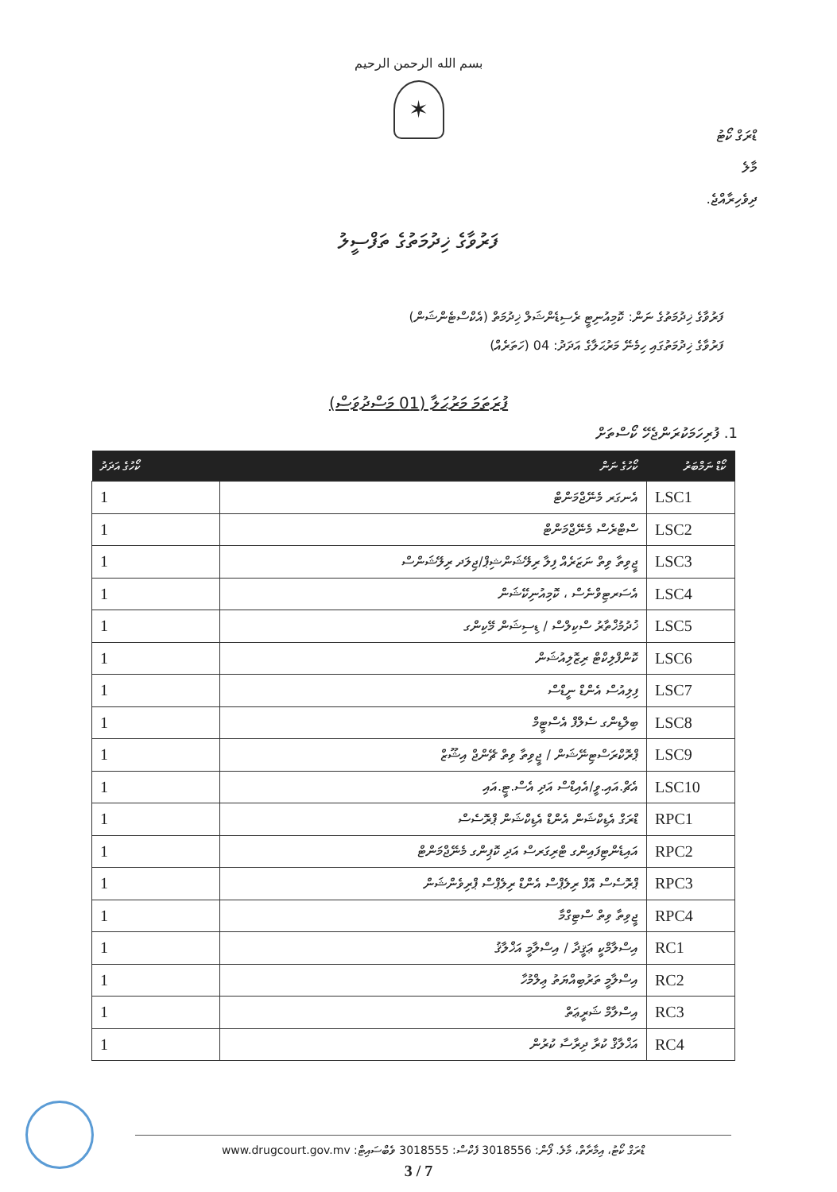بسم الله الرحمن الرحيم
✶
ޑްރަގް ކޯޓު
މާލެ
ދިވެހިރާއްޖެ.
ފަރުވާގެ ޚިދުމަތުގެ ތަފްސީލު
ފަރުވާގެ ޚިދުމަތުގެ ނަން: ކޮމިއުނިޓީ ރެސިޑެންޝަލް ޚިދުމަތް (އެކްސްޓެންޝަން)
ފަރުވާގެ ޚިދުމަތުގައި ހިމެނޭ މަރުޙަލާގެ އަދަދު: 04 (ހަތަރެއް)
ފުރަތަމަ މަރުޙަލާ (01 މަސްދުވަސް)
1. ފުރިހަމަކުރަންޖެހޭ ކޯސްތަށް
| ކޯޑް ނަމްބަރު | ކޯހުގެ ނަން | ކޯހުގެ އަދަދު |
| --- | --- | --- |
| LSC1 | އެނގަރ މެނޭޖްމަންޓް | 1 |
| LSC2 | ސްޓްރެސް މެނޭޖްމަންޓް | 1 |
| LSC3 | ޖީވިތާ ވިތް ނަޒަރެއް ފިލާ ރިލޭޝަންޝިޕް/ޖިލަދ ރިލޭޝަންސް | 1 |
| LSC4 | އެސަރޓިވްނެސް ، ކޮމިއުނިކޭޝަން | 1 |
| LSC5 | ޚުދުމުޚްތާރު ސްކިލްސް / ޑިސިޝަން މޭކިންގ | 1 |
| LSC6 | ކޮންފްލިކްޓް ރިޒޮލިއުޝަން | 1 |
| LSC7 | ފިލިއުސް އެންޑް ނީޑްސް | 1 |
| LSC8 | ބިލްޑިންގ ސެލްފް އެސްޓީމް | 1 |
| LSC9 | ޕްރޮކްރަސްޓިނޭޝަން / ޖީވިތާ ވިތް ޗޭންޖް އިޝޫޒް | 1 |
| LSC10 | އެޗް.އައި.ވީ/އެއިޑްސް އަދި އެސް.ޓީ.އައި | 1 |
| RPC1 | ޑްރަގް އެޑިކްޝަން އެންޑް އެޑިކްޝަން ޕްރޮސެސް | 1 |
| RPC2 | އައިޑެންޓިފައިންގ ޓްރިގަރސް އަދި ކޮޕިންގ މެނޭޖްމަންޓް | 1 |
| RPC3 | ޕްރޮސެސް އޮފް ރިލެޕްސް އެންޑް ރިލެޕްސް ޕްރިވެންޝަން | 1 |
| RPC4 | ޖީވިތާ ވިތް ސްޓިގްމާ | 1 |
| RC1 | އިސްލާމްކީ ޢަޤީދާ / އިސްލާމީ އަޚްލާޤު | 1 |
| RC2 | އިސްލާމީ ތަރުބިއްޔަތު ޢިލްމުހާ | 1 |
| RC3 | އިސްލާމް ޝަރީޢަތް | 1 |
| RC4 | އަޚްލާޤް ކުރާ ދިރާސާ ކުރުން | 1 |
ޑްރަގް ކޯޓު، އިމާރާތް، މާލެ. ފޯން: 3018556 ފެކްސް: 3018555 ވެބްސައިޓް: www.drugcourt.gov.mv
3 / 7